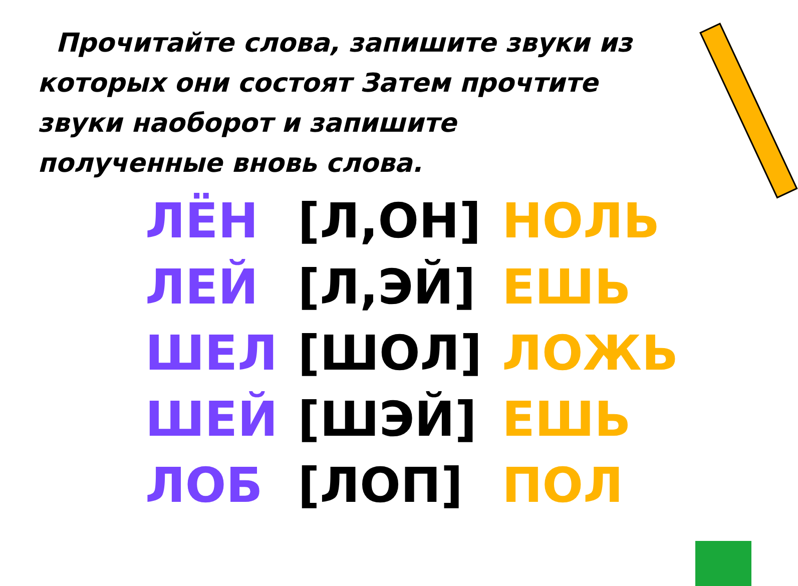Прочитайте слова, запишите звуки из которых они состоят Затем прочтите звуки наоборот и запишите полученные вновь слова.
| ЛЁН | [Л,ОН] | НОЛЬ |
| ЛЕЙ | [Л,ЭЙ] | ЕШЬ |
| ШЕЛ | [ШОЛ] | ЛОЖЬ |
| ШЕЙ | [ШЭЙ] | ЕШЬ |
| ЛОБ | [ЛОП] | ПОЛ |